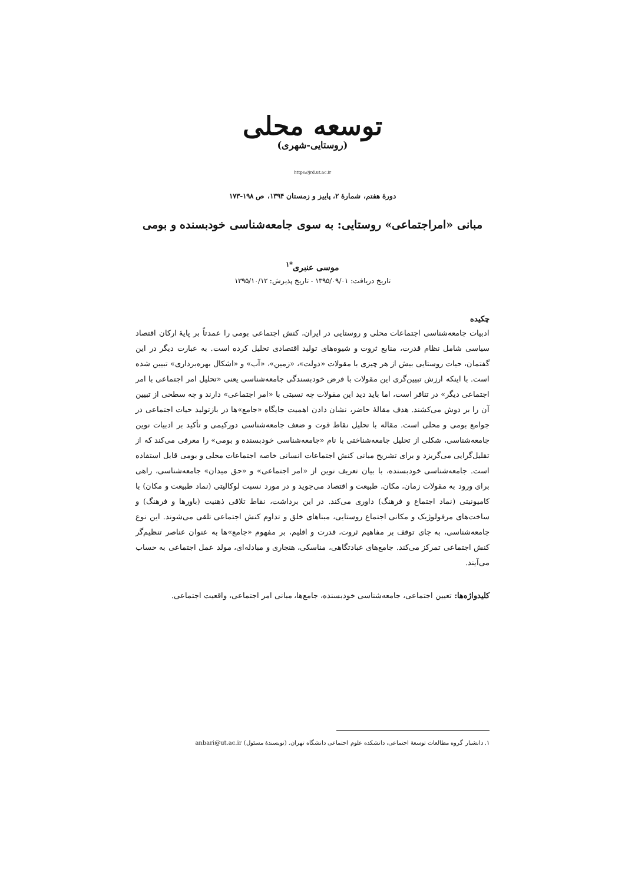توسعه محلی
(روستایی-شهری)
https://jrd.ut.ac.ir
دورهٔ هفتم، شمارهٔ ۲، پاییز و زمستان ۱۳۹۴، ص ۱۹۸-۱۷۳
مبانی «امراجتماعی» روستایی: به سوی جامعه‌شناسی خودبسنده و بومی
موسی عنبری<sup>*۱</sup>
تاریخ دریافت: ۱۳۹۵/۰۹/۰۱ - تاریخ پذیرش: ۱۳۹۵/۱۰/۱۲
چکیده
ادبیات جامعه‌شناسی اجتماعات محلی و روستایی در ایران، کنش اجتماعی بومی را عمدتاً بر پایهٔ ارکان اقتصاد سیاسی شامل نظام قدرت، منابع ثروت و شیوه‌های تولید اقتصادی تحلیل کرده است. به عبارت دیگر در این گفتمان، حیات روستایی بیش از هر چیزی با مقولات «دولت»، «زمین»، «آب» و «اشکال بهره‌برداری» تبیین شده است. با اینکه ارزش تبیین‌گری این مقولات با فرض خودبسندگی جامعه‌شناسی یعنی «تحلیل امر اجتماعی با امر اجتماعی دیگر» در تنافر است، اما باید دید این مقولات چه نسبتی با «امر اجتماعی» دارند و چه سطحی از تبیین آن را بر دوش می‌کشند. هدف مقالهٔ حاضر، نشان دادن اهمیت جایگاه «جامع»ها در بازتولید حیات اجتماعی در جوامع بومی و محلی است. مقاله با تحلیل نقاط قوت و ضعف جامعه‌شناسی دورکیمی و تأکید بر ادبیات نوین جامعه‌شناسی، شکلی از تحلیل جامعه‌شناختی با نام «جامعه‌شناسی خودبسنده و بومی» را معرفی می‌کند که از تقلیل‌گرایی می‌گریزد و برای تشریح مبانی کنش اجتماعات انسانی خاصه اجتماعات محلی و بومی قابل استفاده است. جامعه‌شناسی خودبسنده، با بیان تعریف نوین از «امر اجتماعی» و «حق میدان» جامعه‌شناسی، راهی برای ورود به مقولات زمان، مکان، طبیعت و اقتصاد می‌جوید و در مورد نسبت لوکالیتی (نماد طبیعت و مکان) با کامیونیتی (نماد اجتماع و فرهنگ) داوری می‌کند. در این برداشت، نقاط تلاقی ذهنیت (باورها و فرهنگ) و ساخت‌های مرفولوژیک و مکانی اجتماع روستایی، مبناهای خلق و تداوم کنش اجتماعی تلقی می‌شوند. این نوع جامعه‌شناسی، به جای توقف بر مفاهیم ثروت، قدرت و اقلیم، بر مفهوم «جامع»ها به عنوان عناصر تنظیم‌گر کنش اجتماعی تمرکز می‌کند. جامع‌های عبادتگاهی، مناسکی، هنجاری و مبادله‌ای، مولد عمل اجتماعی به حساب می‌آیند.
کلیدواژه‌ها: تعیین اجتماعی، جامعه‌شناسی خودبسنده، جامع‌ها، مبانی امر اجتماعی، واقعیت اجتماعی.
۱. دانشیار گروه مطالعات توسعهٔ اجتماعی، دانشکده علوم اجتماعی دانشگاه تهران. (نویسندهٔ مسئول) anbari@ut.ac.ir